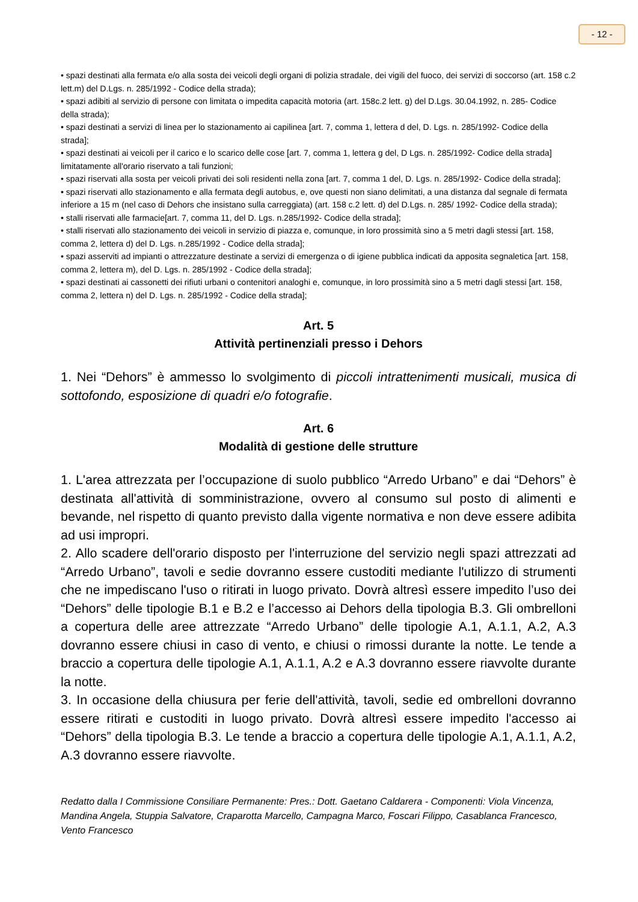- 12 -
• spazi destinati alla fermata e/o alla sosta dei veicoli degli organi di polizia stradale, dei vigili del fuoco, dei servizi di soccorso (art. 158 c.2 lett.m) del D.Lgs. n. 285/1992 - Codice della strada);
• spazi adibiti al servizio di persone con limitata o impedita capacità motoria (art. 158c.2 lett. g) del D.Lgs. 30.04.1992, n. 285- Codice della strada);
• spazi destinati a servizi di linea per lo stazionamento ai capilinea [art. 7, comma 1, lettera d del, D. Lgs. n. 285/1992- Codice della strada];
• spazi destinati ai veicoli per il carico e lo scarico delle cose [art. 7, comma 1, lettera g del, D Lgs. n. 285/1992- Codice della strada] limitatamente all'orario riservato a tali funzioni;
• spazi riservati alla sosta per veicoli privati dei soli residenti nella zona [art. 7, comma 1 del, D. Lgs. n. 285/1992- Codice della strada];
• spazi riservati allo stazionamento e alla fermata degli autobus, e, ove questi non siano delimitati, a una distanza dal segnale di fermata inferiore a 15 m (nel caso di Dehors che insistano sulla carreggiata) (art. 158 c.2 lett. d) del D.Lgs. n. 285/ 1992- Codice della strada);
• stalli riservati alle farmacie[art. 7, comma 11, del D. Lgs. n.285/1992- Codice della strada];
• stalli riservati allo stazionamento dei veicoli in servizio di piazza e, comunque, in loro prossimità sino a 5 metri dagli stessi [art. 158, comma 2, lettera d) del D. Lgs. n.285/1992 - Codice della strada];
• spazi asserviti ad impianti o attrezzature destinate a servizi di emergenza o di igiene pubblica indicati da apposita segnaletica [art. 158, comma 2, lettera m), del D. Lgs. n. 285/1992 - Codice della strada];
• spazi destinati ai cassonetti dei rifiuti urbani o contenitori analoghi e, comunque, in loro prossimità sino a 5 metri dagli stessi [art. 158, comma 2, lettera n) del D. Lgs. n. 285/1992 - Codice della strada];
Art. 5
Attività pertinenziali presso i Dehors
1. Nei “Dehors” è ammesso lo svolgimento di piccoli intrattenimenti musicali, musica di sottofondo, esposizione di quadri e/o fotografie.
Art. 6
Modalità di gestione delle strutture
1. L'area attrezzata per l’occupazione di suolo pubblico “Arredo Urbano” e dai “Dehors” è destinata all'attività di somministrazione, ovvero al consumo sul posto di alimenti e bevande, nel rispetto di quanto previsto dalla vigente normativa e non deve essere adibita ad usi impropri.
2. Allo scadere dell'orario disposto per l'interruzione del servizio negli spazi attrezzati ad “Arredo Urbano”, tavoli e sedie dovranno essere custoditi mediante l'utilizzo di strumenti che ne impediscano l'uso o ritirati in luogo privato. Dovrà altresì essere impedito l’uso dei “Dehors” delle tipologie B.1 e B.2 e l’accesso ai Dehors della tipologia B.3. Gli ombrelloni a copertura delle aree attrezzate “Arredo Urbano” delle tipologie A.1, A.1.1, A.2, A.3 dovranno essere chiusi in caso di vento, e chiusi o rimossi durante la notte. Le tende a braccio a copertura delle tipologie A.1, A.1.1, A.2 e A.3 dovranno essere riavvolte durante la notte.
3. In occasione della chiusura per ferie dell'attività, tavoli, sedie ed ombrelloni dovranno essere ritirati e custoditi in luogo privato. Dovrà altresì essere impedito l'accesso ai “Dehors” della tipologia B.3. Le tende a braccio a copertura delle tipologie A.1, A.1.1, A.2, A.3 dovranno essere riavvolte.
Redatto dalla I Commissione Consiliare Permanente: Pres.: Dott. Gaetano Caldarera - Componenti: Viola Vincenza, Mandina Angela, Stuppia Salvatore, Craparotta Marcello, Campagna Marco, Foscari Filippo, Casablanca Francesco, Vento Francesco